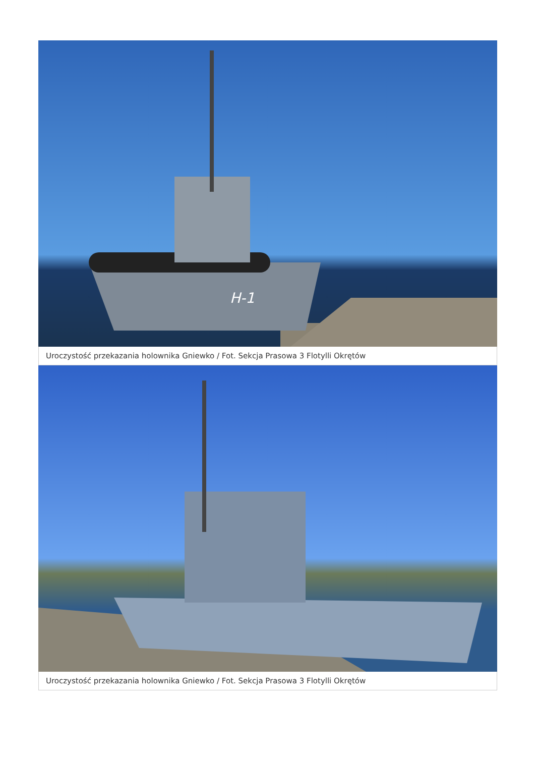H-1
Uroczystość przekazania holownika Gniewko / Fot. Sekcja Prasowa 3 Flotylli Okrętów
Uroczystość przekazania holownika Gniewko / Fot. Sekcja Prasowa 3 Flotylli Okrętów